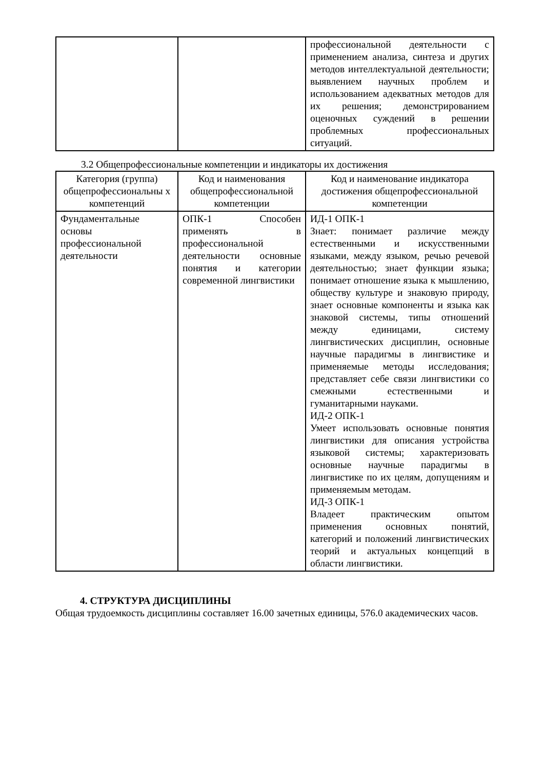| | | профессиональной деятельности с применением анализа, синтеза и других методов интеллектуальной деятельности; выявлением научных проблем и использованием адекватных методов для их решения; демонстрированием оценочных суждений в решении проблемных профессиональных ситуаций. |
3.2 Общепрофессиональные компетенции и индикаторы их достижения
| Категория (группа) общепрофессиональны х компетенций | Код и наименования общепрофессиональной компетенции | Код и наименование индикатора достижения общепрофессиональной компетенции |
| --- | --- | --- |
| Фундаментальные основы профессиональной деятельности | ОПК-1 Способен применять в профессиональной деятельности основные понятия и категории современной лингвистики | ИД-1 ОПК-1 Знает: понимает различие между естественными и искусственными языками, между языком, речью речевой деятельностью; знает функции языка; понимает отношение языка к мышлению, обществу культуре и знаковую природу, знает основные компоненты и языка как знаковой системы, типы отношений между единицами, систему лингвистических дисциплин, основные научные парадигмы в лингвистике и применяемые методы исследования; представляет себе связи лингвистики со смежными естественными и гуманитарными науками. ИД-2 ОПК-1 Умеет использовать основные понятия лингвистики для описания устройства языковой системы; характеризовать основные научные парадигмы в лингвистике по их целям, допущениям и применяемым методам. ИД-3 ОПК-1 Владеет практическим опытом применения основных понятий, категорий и положений лингвистических теорий и актуальных концепций в области лингвистики. |
4. СТРУКТУРА ДИСЦИПЛИНЫ
Общая трудоемкость дисциплины составляет 16.00 зачетных единицы, 576.0 академических часов.